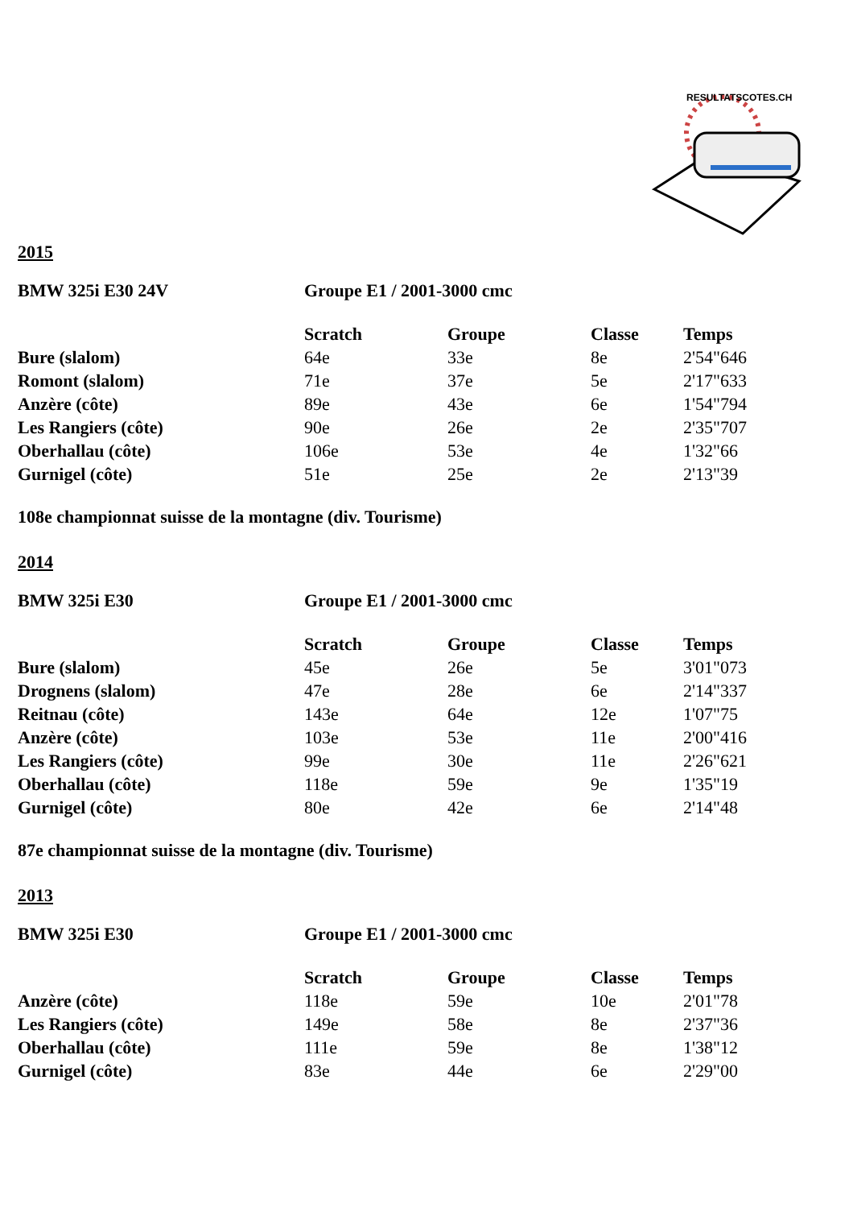RESULTATSCOTES.CH
2015
BMW 325i E30 24V Groupe E1 / 2001-3000 cmc
| | Scratch | Groupe | Classe | Temps |
| Bure (slalom) | 64e | 33e | 8e | 2'54"646 |
| Romont (slalom) | 71e | 37e | 5e | 2'17"633 |
| Anzère (côte) | 89e | 43e | 6e | 1'54"794 |
| Les Rangiers (côte) | 90e | 26e | 2e | 2'35"707 |
| Oberhallau (côte) | 106e | 53e | 4e | 1'32"66 |
| Gurnigel (côte) | 51e | 25e | 2e | 2'13"39 |
108e championnat suisse de la montagne (div. Tourisme)
2014
BMW 325i E30 Groupe E1 / 2001-3000 cmc
| | Scratch | Groupe | Classe | Temps |
| Bure (slalom) | 45e | 26e | 5e | 3'01"073 |
| Drognens (slalom) | 47e | 28e | 6e | 2'14"337 |
| Reitnau (côte) | 143e | 64e | 12e | 1'07"75 |
| Anzère (côte) | 103e | 53e | 11e | 2'00"416 |
| Les Rangiers (côte) | 99e | 30e | 11e | 2'26"621 |
| Oberhallau (côte) | 118e | 59e | 9e | 1'35"19 |
| Gurnigel (côte) | 80e | 42e | 6e | 2'14"48 |
87e championnat suisse de la montagne (div. Tourisme)
2013
BMW 325i E30 Groupe E1 / 2001-3000 cmc
| | Scratch | Groupe | Classe | Temps |
| Anzère (côte) | 118e | 59e | 10e | 2'01"78 |
| Les Rangiers (côte) | 149e | 58e | 8e | 2'37"36 |
| Oberhallau (côte) | 111e | 59e | 8e | 1'38"12 |
| Gurnigel (côte) | 83e | 44e | 6e | 2'29"00 |